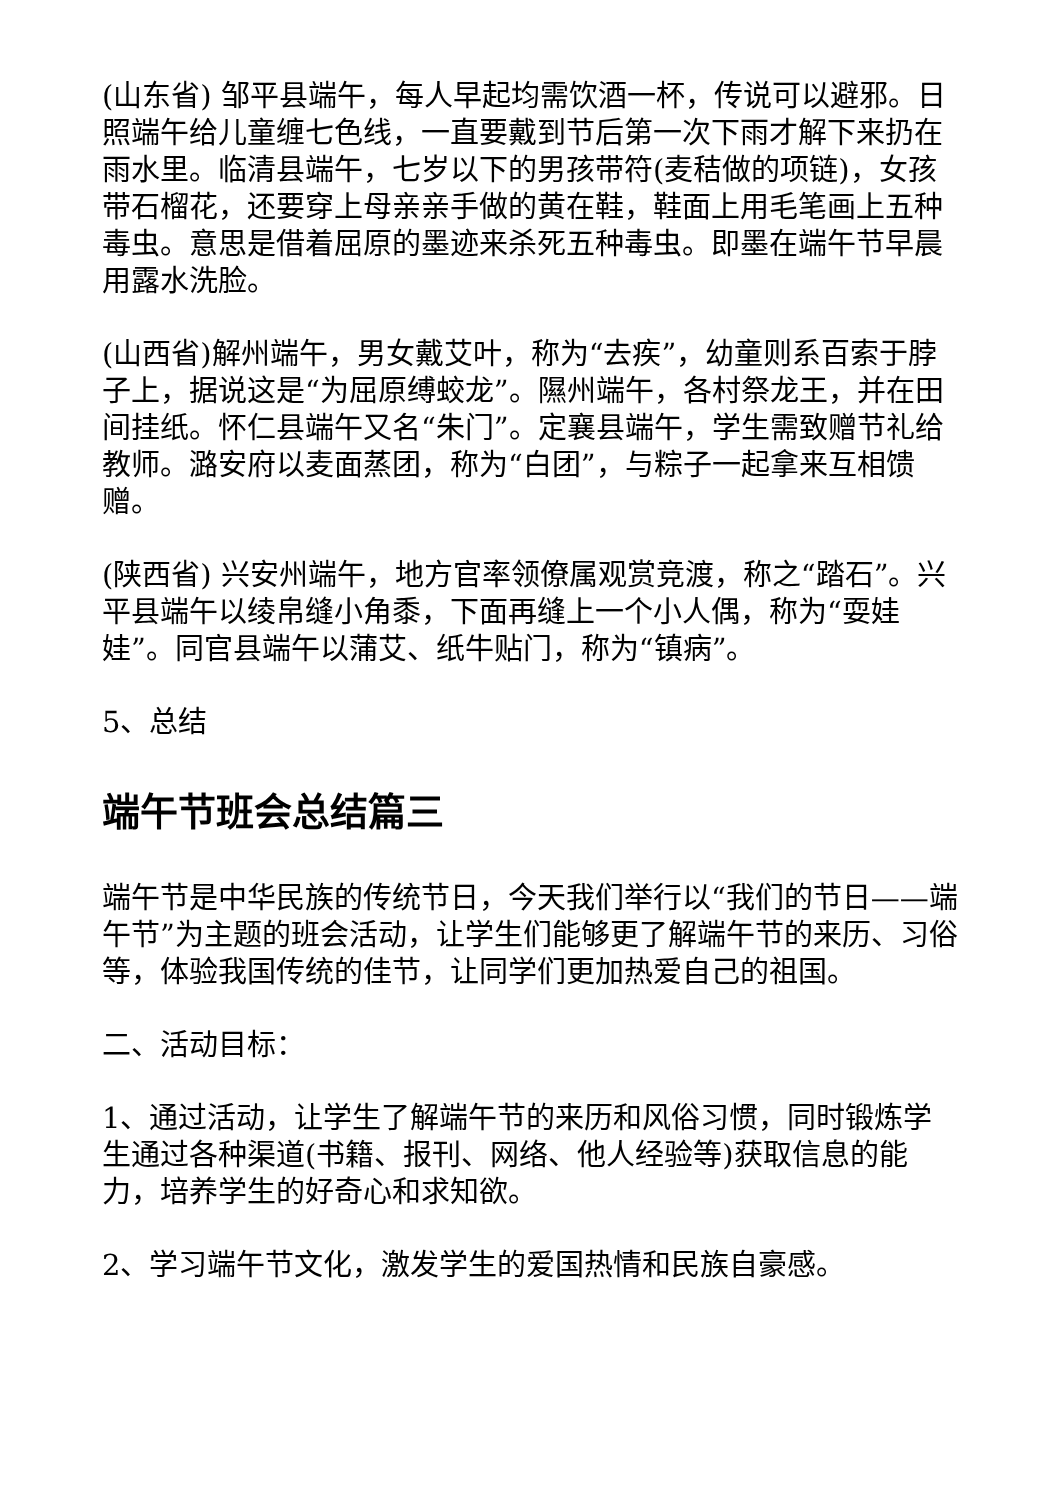(山东省) 邹平县端午，每人早起均需饮酒一杯，传说可以避邪。日照端午给儿童缠七色线，一直要戴到节后第一次下雨才解下来扔在雨水里。临清县端午，七岁以下的男孩带符(麦秸做的项链)，女孩带石榴花，还要穿上母亲亲手做的黄在鞋，鞋面上用毛笔画上五种毒虫。意思是借着屈原的墨迹来杀死五种毒虫。即墨在端午节早晨用露水洗脸。
(山西省)解州端午，男女戴艾叶，称为“去疾”，幼童则系百索于脖子上，据说这是“为屈原缚蛟龙”。隰州端午，各村祭龙王，并在田间挂纸。怀仁县端午又名“朱门”。定襄县端午，学生需致赠节礼给教师。潞安府以麦面蒸团，称为“白团”，与粽子一起拿来互相馈赠。
(陕西省) 兴安州端午，地方官率领僚属观赏竞渡，称之“踏石”。兴平县端午以绫帛缝小角黍，下面再缝上一个小人偶，称为“耍娃娃”。同官县端午以蒲艾、纸牛贴门，称为“镇病”。
5、总结
端午节班会总结篇三
端午节是中华民族的传统节日，今天我们举行以“我们的节日——端午节”为主题的班会活动，让学生们能够更了解端午节的来历、习俗等，体验我国传统的佳节，让同学们更加热爱自己的祖国。
二、活动目标：
1、通过活动，让学生了解端午节的来历和风俗习惯，同时锻炼学生通过各种渠道(书籍、报刊、网络、他人经验等)获取信息的能力，培养学生的好奇心和求知欲。
2、学习端午节文化，激发学生的爱国热情和民族自豪感。